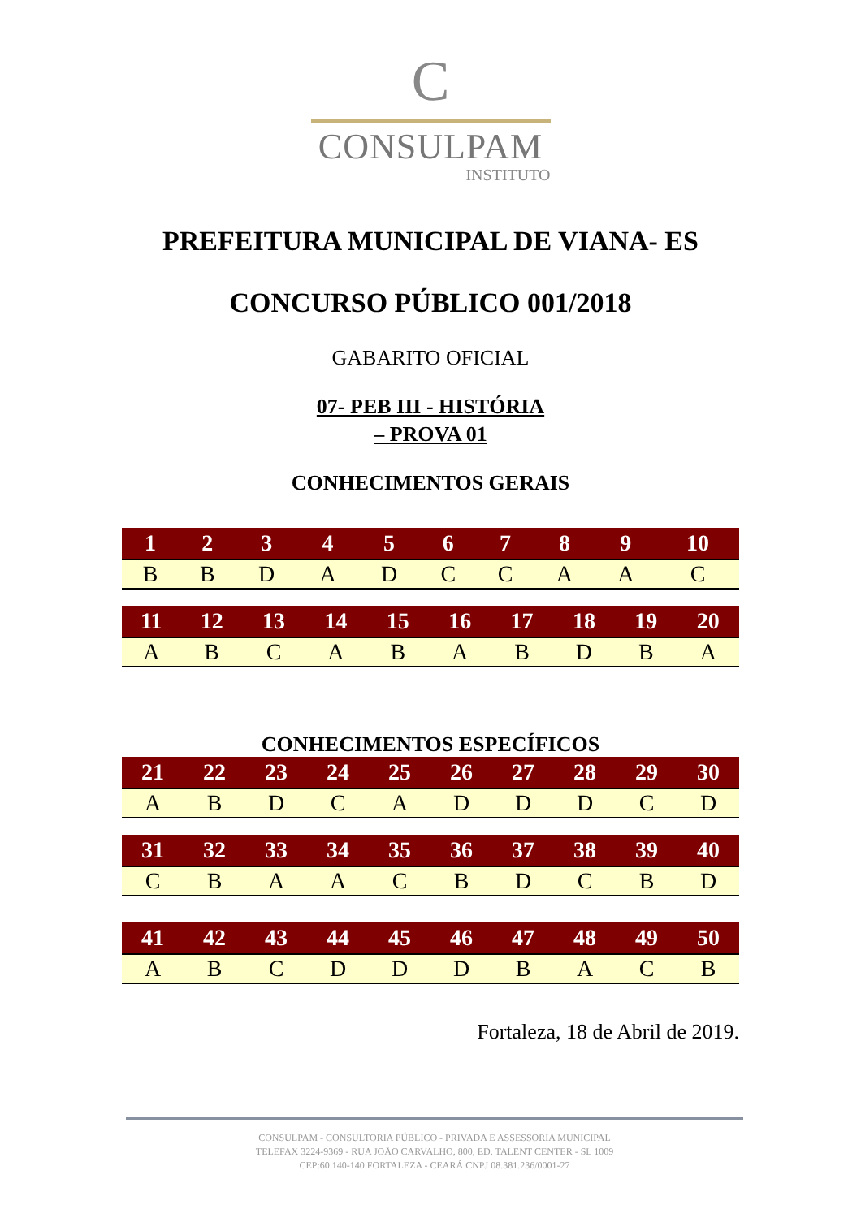C
CONSULPAM
INSTITUTO
PREFEITURA MUNICIPAL DE VIANA- ES
CONCURSO PÚBLICO 001/2018
GABARITO OFICIAL
07- PEB III - HISTÓRIA
– PROVA 01
CONHECIMENTOS GERAIS
| 1 | 2 | 3 | 4 | 5 | 6 | 7 | 8 | 9 | 10 |
| --- | --- | --- | --- | --- | --- | --- | --- | --- | --- |
| B | B | D | A | D | C | C | A | A | C |
| 11 | 12 | 13 | 14 | 15 | 16 | 17 | 18 | 19 | 20 |
| --- | --- | --- | --- | --- | --- | --- | --- | --- | --- |
| A | B | C | A | B | A | B | D | B | A |
CONHECIMENTOS ESPECÍFICOS
| 21 | 22 | 23 | 24 | 25 | 26 | 27 | 28 | 29 | 30 |
| --- | --- | --- | --- | --- | --- | --- | --- | --- | --- |
| A | B | D | C | A | D | D | D | C | D |
| 31 | 32 | 33 | 34 | 35 | 36 | 37 | 38 | 39 | 40 |
| --- | --- | --- | --- | --- | --- | --- | --- | --- | --- |
| C | B | A | A | C | B | D | C | B | D |
| 41 | 42 | 43 | 44 | 45 | 46 | 47 | 48 | 49 | 50 |
| --- | --- | --- | --- | --- | --- | --- | --- | --- | --- |
| A | B | C | D | D | D | B | A | C | B |
Fortaleza, 18 de Abril de 2019.
CONSULPAM - CONSULTORIA PÚBLICO - PRIVADA E ASSESSORIA MUNICIPAL
TELEFAX 3224-9369 - RUA JOÃO CARVALHO, 800, ED. TALENT CENTER - SL 1009
CEP:60.140-140 FORTALEZA - CEARÁ CNPJ 08.381.236/0001-27